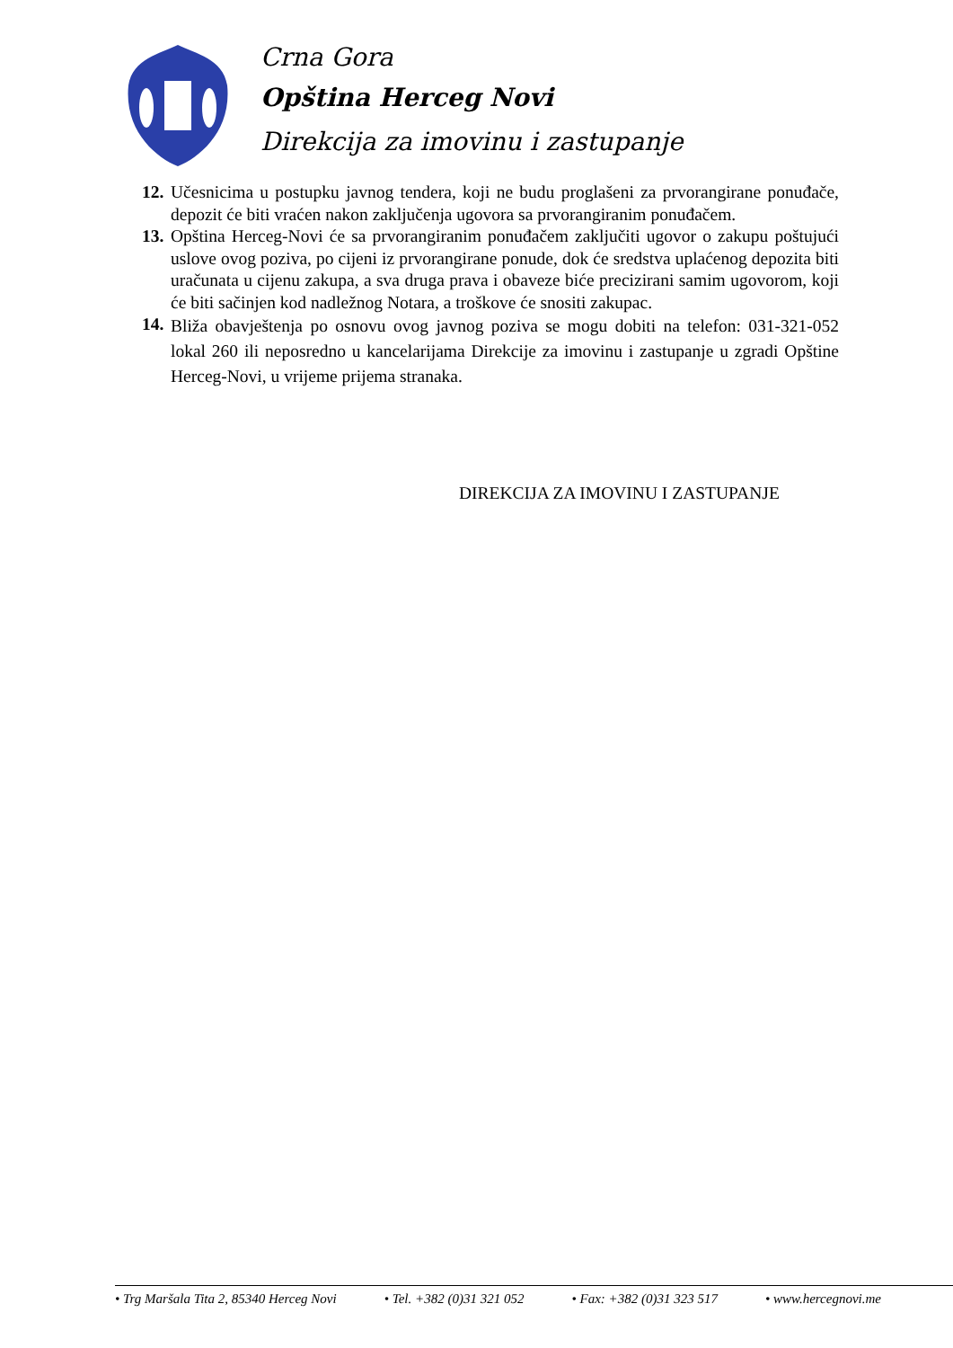Crna Gora
Opština Herceg Novi
Direkcija za imovinu i zastupanje
12. Učesnicima u postupku javnog tendera, koji ne budu proglašeni za prvorangirane ponuđače, depozit će biti vraćen nakon zaključenja ugovora sa prvorangiranim ponuđačem.
13. Opština Herceg-Novi će sa prvorangiranim ponuđačem zaključiti ugovor o zakupu poštujući uslove ovog poziva, po cijeni iz prvorangirane ponude, dok će sredstva uplaćenog depozita biti uračunata u cijenu zakupa, a sva druga prava i obaveze biće precizirani samim ugovorom, koji će biti sačinjen kod nadležnog Notara, a troškove će snositi zakupac.
14. Bliža obavještenja po osnovu ovog javnog poziva se mogu dobiti na telefon: 031-321-052 lokal 260 ili neposredno u kancelarijama Direkcije za imovinu i zastupanje u zgradi Opštine Herceg-Novi, u vrijeme prijema stranaka.
DIREKCIJA ZA IMOVINU I ZASTUPANJE
• Trg Maršala Tita 2, 85340 Herceg Novi • Tel. +382 (0)31 321 052 • Fax: +382 (0)31 323 517 • www.hercegnovi.me